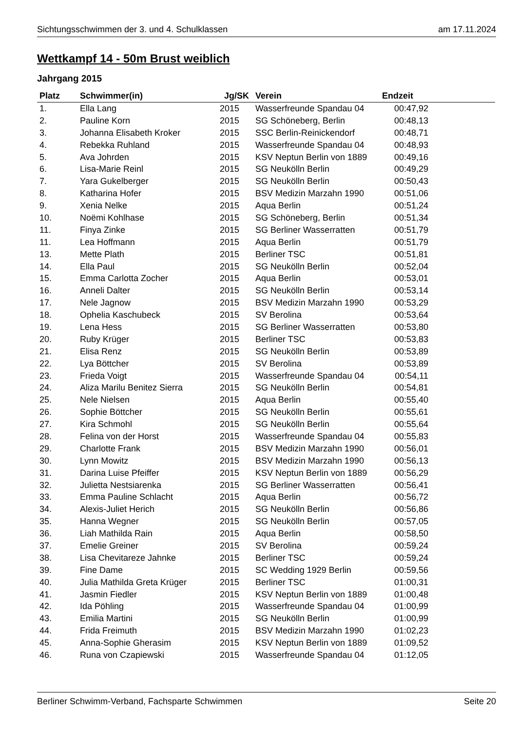Sichtungsschwimmen der 3. und 4. Schulklassen am 17.11.2024
Wettkampf 14 - 50m Brust weiblich
Jahrgang 2015
| Platz | Schwimmer(in) | Jg/SK | Verein | Endzeit | |
| --- | --- | --- | --- | --- | --- |
| 1. | Ella Lang | 2015 | Wasserfreunde Spandau 04 | 00:47,92 | |
| 2. | Pauline Korn | 2015 | SG Schöneberg, Berlin | 00:48,13 | |
| 3. | Johanna Elisabeth Kroker | 2015 | SSC Berlin-Reinickendorf | 00:48,71 | |
| 4. | Rebekka Ruhland | 2015 | Wasserfreunde Spandau 04 | 00:48,93 | |
| 5. | Ava Johrden | 2015 | KSV Neptun Berlin von 1889 | 00:49,16 | |
| 6. | Lisa-Marie Reinl | 2015 | SG Neukölln Berlin | 00:49,29 | |
| 7. | Yara Gukelberger | 2015 | SG Neukölln Berlin | 00:50,43 | |
| 8. | Katharina Hofer | 2015 | BSV Medizin Marzahn 1990 | 00:51,06 | |
| 9. | Xenia Nelke | 2015 | Aqua Berlin | 00:51,24 | |
| 10. | Noëmi Kohlhase | 2015 | SG Schöneberg, Berlin | 00:51,34 | |
| 11. | Finya Zinke | 2015 | SG Berliner Wasserratten | 00:51,79 | |
| 11. | Lea Hoffmann | 2015 | Aqua Berlin | 00:51,79 | |
| 13. | Mette Plath | 2015 | Berliner TSC | 00:51,81 | |
| 14. | Ella Paul | 2015 | SG Neukölln Berlin | 00:52,04 | |
| 15. | Emma Carlotta Zocher | 2015 | Aqua Berlin | 00:53,01 | |
| 16. | Anneli Dalter | 2015 | SG Neukölln Berlin | 00:53,14 | |
| 17. | Nele Jagnow | 2015 | BSV Medizin Marzahn 1990 | 00:53,29 | |
| 18. | Ophelia Kaschubeck | 2015 | SV Berolina | 00:53,64 | |
| 19. | Lena Hess | 2015 | SG Berliner Wasserratten | 00:53,80 | |
| 20. | Ruby Krüger | 2015 | Berliner TSC | 00:53,83 | |
| 21. | Elisa Renz | 2015 | SG Neukölln Berlin | 00:53,89 | |
| 22. | Lya Böttcher | 2015 | SV Berolina | 00:53,89 | |
| 23. | Frieda Voigt | 2015 | Wasserfreunde Spandau 04 | 00:54,11 | |
| 24. | Aliza Marilu Benitez Sierra | 2015 | SG Neukölln Berlin | 00:54,81 | |
| 25. | Nele Nielsen | 2015 | Aqua Berlin | 00:55,40 | |
| 26. | Sophie Böttcher | 2015 | SG Neukölln Berlin | 00:55,61 | |
| 27. | Kira Schmohl | 2015 | SG Neukölln Berlin | 00:55,64 | |
| 28. | Felina von der Horst | 2015 | Wasserfreunde Spandau 04 | 00:55,83 | |
| 29. | Charlotte Frank | 2015 | BSV Medizin Marzahn 1990 | 00:56,01 | |
| 30. | Lynn Mowitz | 2015 | BSV Medizin Marzahn 1990 | 00:56,13 | |
| 31. | Darina Luise Pfeiffer | 2015 | KSV Neptun Berlin von 1889 | 00:56,29 | |
| 32. | Julietta Nestsiarenka | 2015 | SG Berliner Wasserratten | 00:56,41 | |
| 33. | Emma Pauline Schlacht | 2015 | Aqua Berlin | 00:56,72 | |
| 34. | Alexis-Juliet Herich | 2015 | SG Neukölln Berlin | 00:56,86 | |
| 35. | Hanna Wegner | 2015 | SG Neukölln Berlin | 00:57,05 | |
| 36. | Liah Mathilda Rain | 2015 | Aqua Berlin | 00:58,50 | |
| 37. | Emelie Greiner | 2015 | SV Berolina | 00:59,24 | |
| 38. | Lisa Chevitareze Jahnke | 2015 | Berliner TSC | 00:59,24 | |
| 39. | Fine Dame | 2015 | SC Wedding 1929 Berlin | 00:59,56 | |
| 40. | Julia Mathilda Greta Krüger | 2015 | Berliner TSC | 01:00,31 | |
| 41. | Jasmin Fiedler | 2015 | KSV Neptun Berlin von 1889 | 01:00,48 | |
| 42. | Ida Pöhling | 2015 | Wasserfreunde Spandau 04 | 01:00,99 | |
| 43. | Emilia Martini | 2015 | SG Neukölln Berlin | 01:00,99 | |
| 44. | Frida Freimuth | 2015 | BSV Medizin Marzahn 1990 | 01:02,23 | |
| 45. | Anna-Sophie Gherasim | 2015 | KSV Neptun Berlin von 1889 | 01:09,52 | |
| 46. | Runa von Czapiewski | 2015 | Wasserfreunde Spandau 04 | 01:12,05 | |
Berliner Schwimm-Verband, Fachsparte Schwimmen Seite 20